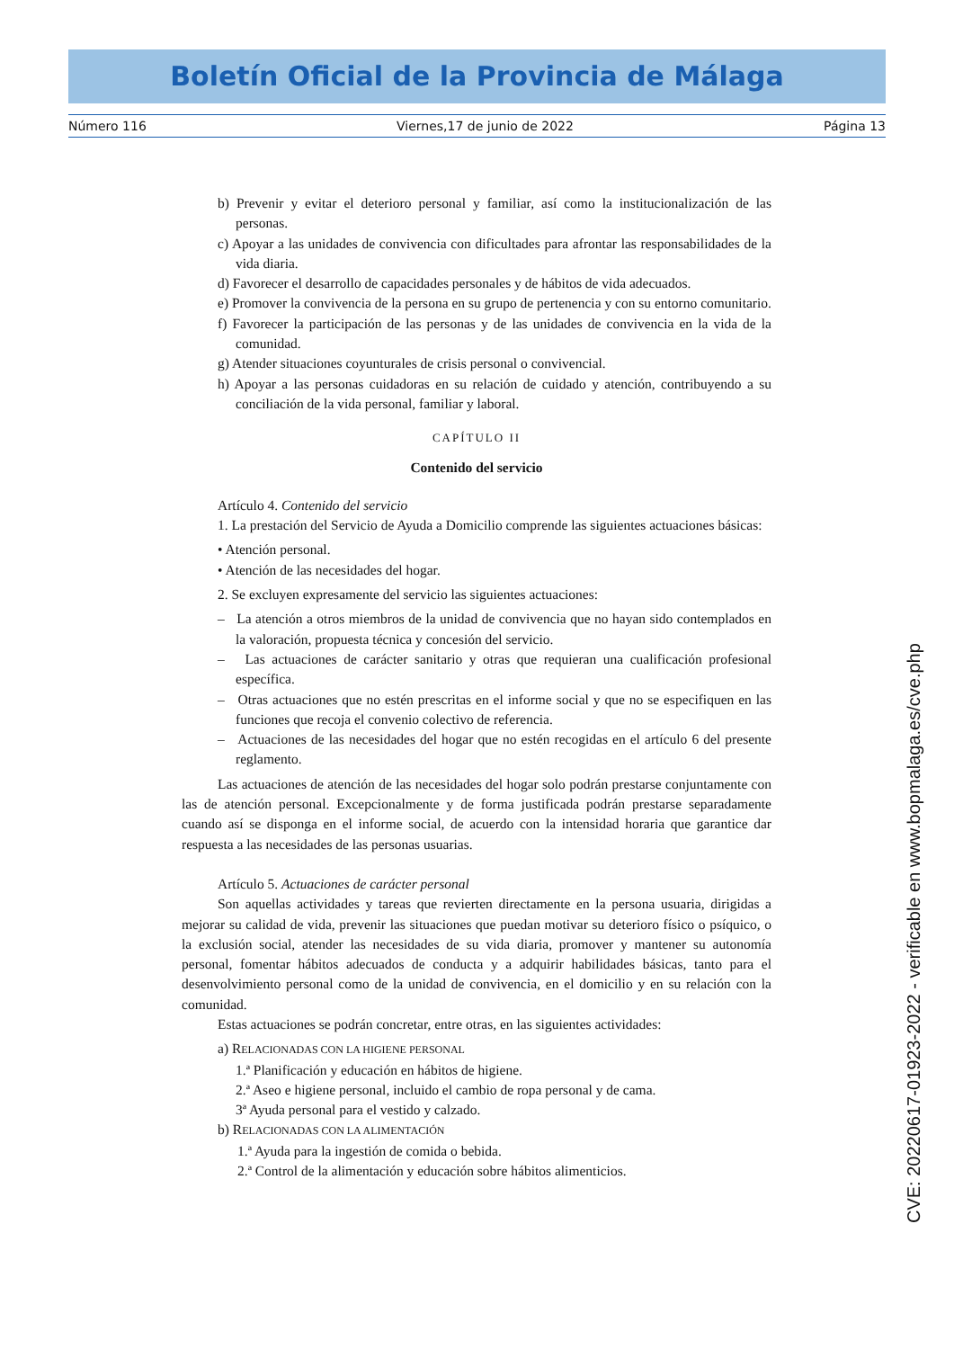Boletín Oficial de la Provincia de Málaga
Número 116 Viernes,17 de junio de 2022 Página 13
b) Prevenir y evitar el deterioro personal y familiar, así como la institucionalización de las personas.
c) Apoyar a las unidades de convivencia con dificultades para afrontar las responsabilidades de la vida diaria.
d) Favorecer el desarrollo de capacidades personales y de hábitos de vida adecuados.
e) Promover la convivencia de la persona en su grupo de pertenencia y con su entorno comunitario.
f) Favorecer la participación de las personas y de las unidades de convivencia en la vida de la comunidad.
g) Atender situaciones coyunturales de crisis personal o convivencial.
h) Apoyar a las personas cuidadoras en su relación de cuidado y atención, contribuyendo a su conciliación de la vida personal, familiar y laboral.
CAPÍTULO II
Contenido del servicio
Artículo 4. Contenido del servicio
1. La prestación del Servicio de Ayuda a Domicilio comprende las siguientes actuaciones básicas:
• Atención personal.
• Atención de las necesidades del hogar.
2. Se excluyen expresamente del servicio las siguientes actuaciones:
– La atención a otros miembros de la unidad de convivencia que no hayan sido contemplados en la valoración, propuesta técnica y concesión del servicio.
– Las actuaciones de carácter sanitario y otras que requieran una cualificación profesional específica.
– Otras actuaciones que no estén prescritas en el informe social y que no se especifiquen en las funciones que recoja el convenio colectivo de referencia.
– Actuaciones de las necesidades del hogar que no estén recogidas en el artículo 6 del presente reglamento.
Las actuaciones de atención de las necesidades del hogar solo podrán prestarse conjuntamente con las de atención personal. Excepcionalmente y de forma justificada podrán prestarse separadamente cuando así se disponga en el informe social, de acuerdo con la intensidad horaria que garantice dar respuesta a las necesidades de las personas usuarias.
Artículo 5. Actuaciones de carácter personal
Son aquellas actividades y tareas que revierten directamente en la persona usuaria, dirigidas a mejorar su calidad de vida, prevenir las situaciones que puedan motivar su deterioro físico o psíquico, o la exclusión social, atender las necesidades de su vida diaria, promover y mantener su autonomía personal, fomentar hábitos adecuados de conducta y a adquirir habilidades básicas, tanto para el desenvolvimiento personal como de la unidad de convivencia, en el domicilio y en su relación con la comunidad.
Estas actuaciones se podrán concretar, entre otras, en las siguientes actividades:
a) RELACIONADAS CON LA HIGIENE PERSONAL
1.ª Planificación y educación en hábitos de higiene.
2.ª Aseo e higiene personal, incluido el cambio de ropa personal y de cama.
3ª Ayuda personal para el vestido y calzado.
b) RELACIONADAS CON LA ALIMENTACIÓN
1.ª Ayuda para la ingestión de comida o bebida.
2.ª Control de la alimentación y educación sobre hábitos alimenticios.
CVE: 20220617-01923-2022 - verificable en www.bopmalaga.es/cve.php